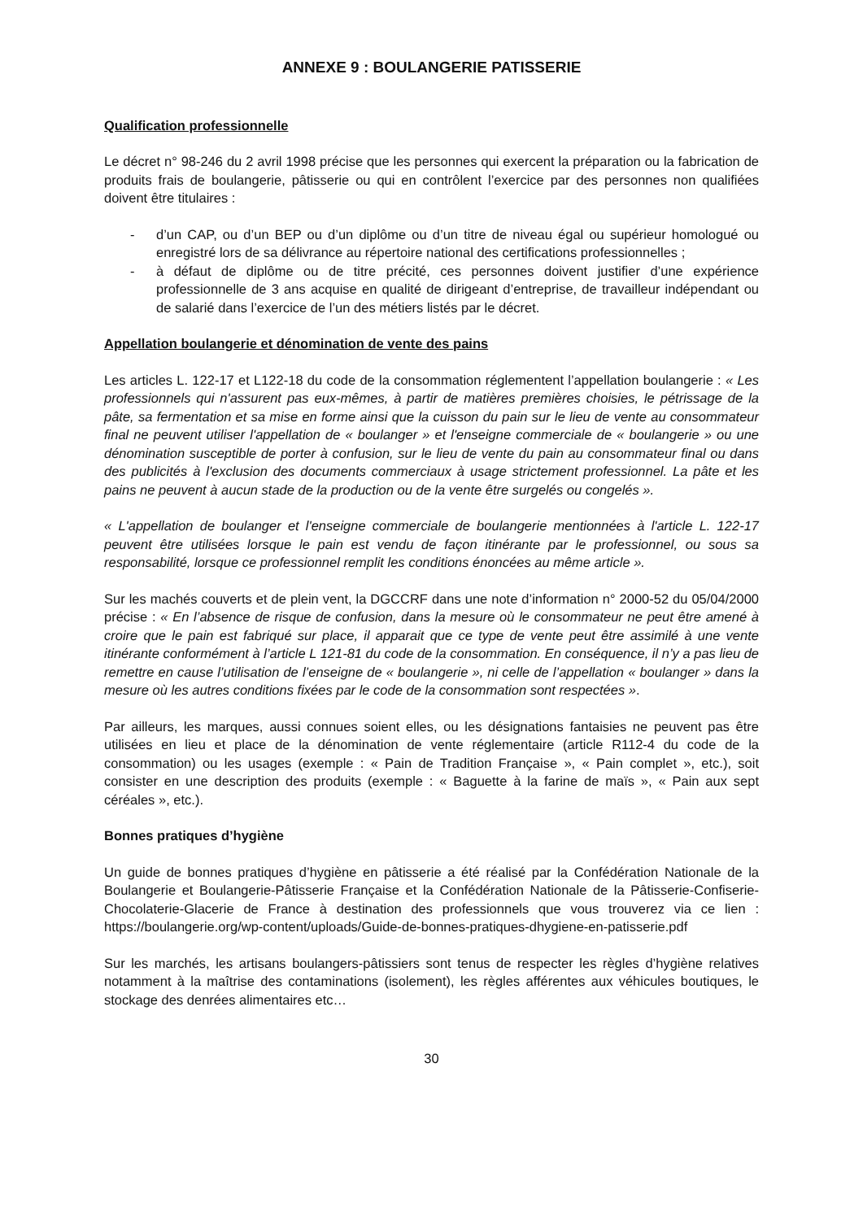ANNEXE 9 : BOULANGERIE PATISSERIE
Qualification professionnelle
Le décret n° 98-246 du 2 avril 1998 précise que les personnes qui exercent la préparation ou la fabrication de produits frais de boulangerie, pâtisserie ou qui en contrôlent l’exercice par des personnes non qualifiées doivent être titulaires :
- d’un CAP, ou d’un BEP ou d’un diplôme ou d’un titre de niveau égal ou supérieur homologué ou enregistré lors de sa délivrance au répertoire national des certifications professionnelles ;
- à défaut de diplôme ou de titre précité, ces personnes doivent justifier d’une expérience professionnelle de 3 ans acquise en qualité de dirigeant d’entreprise, de travailleur indépendant ou de salarié dans l’exercice de l’un des métiers listés par le décret.
Appellation boulangerie et dénomination de vente des pains
Les articles L. 122-17 et L122-18 du code de la consommation réglementent l’appellation boulangerie : « Les professionnels qui n'assurent pas eux-mêmes, à partir de matières premières choisies, le pétrissage de la pâte, sa fermentation et sa mise en forme ainsi que la cuisson du pain sur le lieu de vente au consommateur final ne peuvent utiliser l'appellation de « boulanger » et l'enseigne commerciale de « boulangerie » ou une dénomination susceptible de porter à confusion, sur le lieu de vente du pain au consommateur final ou dans des publicités à l'exclusion des documents commerciaux à usage strictement professionnel. La pâte et les pains ne peuvent à aucun stade de la production ou de la vente être surgelés ou congelés ».
« L'appellation de boulanger et l'enseigne commerciale de boulangerie mentionnées à l'article L. 122-17 peuvent être utilisées lorsque le pain est vendu de façon itinérante par le professionnel, ou sous sa responsabilité, lorsque ce professionnel remplit les conditions énoncées au même article ».
Sur les machés couverts et de plein vent, la DGCCRF dans une note d’information n° 2000-52 du 05/04/2000 précise : « En l’absence de risque de confusion, dans la mesure où le consommateur ne peut être amené à croire que le pain est fabriqué sur place, il apparait que ce type de vente peut être assimilé à une vente itinérante conformément à l’article L 121-81 du code de la consommation. En conséquence, il n’y a pas lieu de remettre en cause l’utilisation de l’enseigne de « boulangerie », ni celle de l’appellation « boulanger » dans la mesure où les autres conditions fixées par le code de la consommation sont respectées ».
Par ailleurs, les marques, aussi connues soient elles, ou les désignations fantaisies ne peuvent pas être utilisées en lieu et place de la dénomination de vente réglementaire (article R112-4 du code de la consommation) ou les usages (exemple : « Pain de Tradition Française », « Pain complet », etc.), soit consister en une description des produits (exemple : « Baguette à la farine de maïs », « Pain aux sept céréales », etc.).
Bonnes pratiques d’hygiène
Un guide de bonnes pratiques d’hygiène en pâtisserie a été réalisé par la Confédération Nationale de la Boulangerie et Boulangerie-Pâtisserie Française et la Confédération Nationale de la Pâtisserie-Confiserie-Chocolaterie-Glacerie de France à destination des professionnels que vous trouverez via ce lien : https://boulangerie.org/wp-content/uploads/Guide-de-bonnes-pratiques-dhygiene-en-patisserie.pdf
Sur les marchés, les artisans boulangers-pâtissiers sont tenus de respecter les règles d’hygiène relatives notamment à la maîtrise des contaminations (isolement), les règles afférentes aux véhicules boutiques, le stockage des denrées alimentaires etc…
30